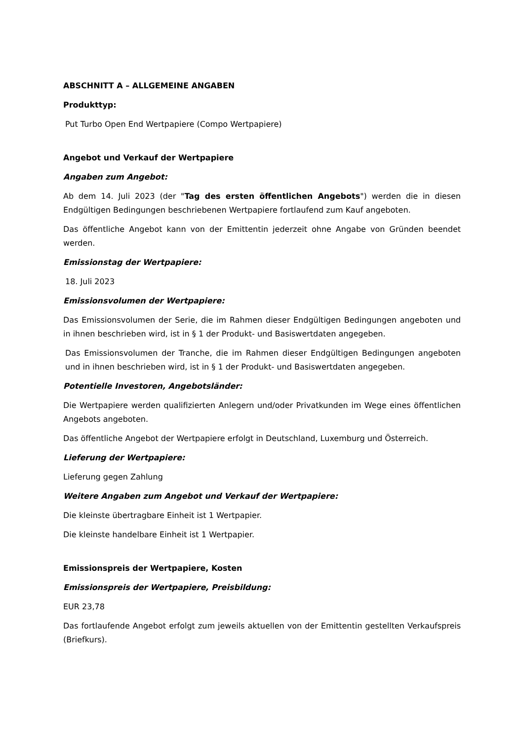ABSCHNITT A – ALLGEMEINE ANGABEN
Produkttyp:
Put Turbo Open End Wertpapiere (Compo Wertpapiere)
Angebot und Verkauf der Wertpapiere
Angaben zum Angebot:
Ab dem 14. Juli 2023 (der "Tag des ersten öffentlichen Angebots") werden die in diesen Endgültigen Bedingungen beschriebenen Wertpapiere fortlaufend zum Kauf angeboten.
Das öffentliche Angebot kann von der Emittentin jederzeit ohne Angabe von Gründen beendet werden.
Emissionstag der Wertpapiere:
18. Juli 2023
Emissionsvolumen der Wertpapiere:
Das Emissionsvolumen der Serie, die im Rahmen dieser Endgültigen Bedingungen angeboten und in ihnen beschrieben wird, ist in § 1 der Produkt- und Basiswertdaten angegeben.
Das Emissionsvolumen der Tranche, die im Rahmen dieser Endgültigen Bedingungen angeboten und in ihnen beschrieben wird, ist in § 1 der Produkt- und Basiswertdaten angegeben.
Potentielle Investoren, Angebotsländer:
Die Wertpapiere werden qualifizierten Anlegern und/oder Privatkunden im Wege eines öffentlichen Angebots angeboten.
Das öffentliche Angebot der Wertpapiere erfolgt in Deutschland, Luxemburg und Österreich.
Lieferung der Wertpapiere:
Lieferung gegen Zahlung
Weitere Angaben zum Angebot und Verkauf der Wertpapiere:
Die kleinste übertragbare Einheit ist 1 Wertpapier.
Die kleinste handelbare Einheit ist 1 Wertpapier.
Emissionspreis der Wertpapiere, Kosten
Emissionspreis der Wertpapiere, Preisbildung:
EUR 23,78
Das fortlaufende Angebot erfolgt zum jeweils aktuellen von der Emittentin gestellten Verkaufspreis (Briefkurs).